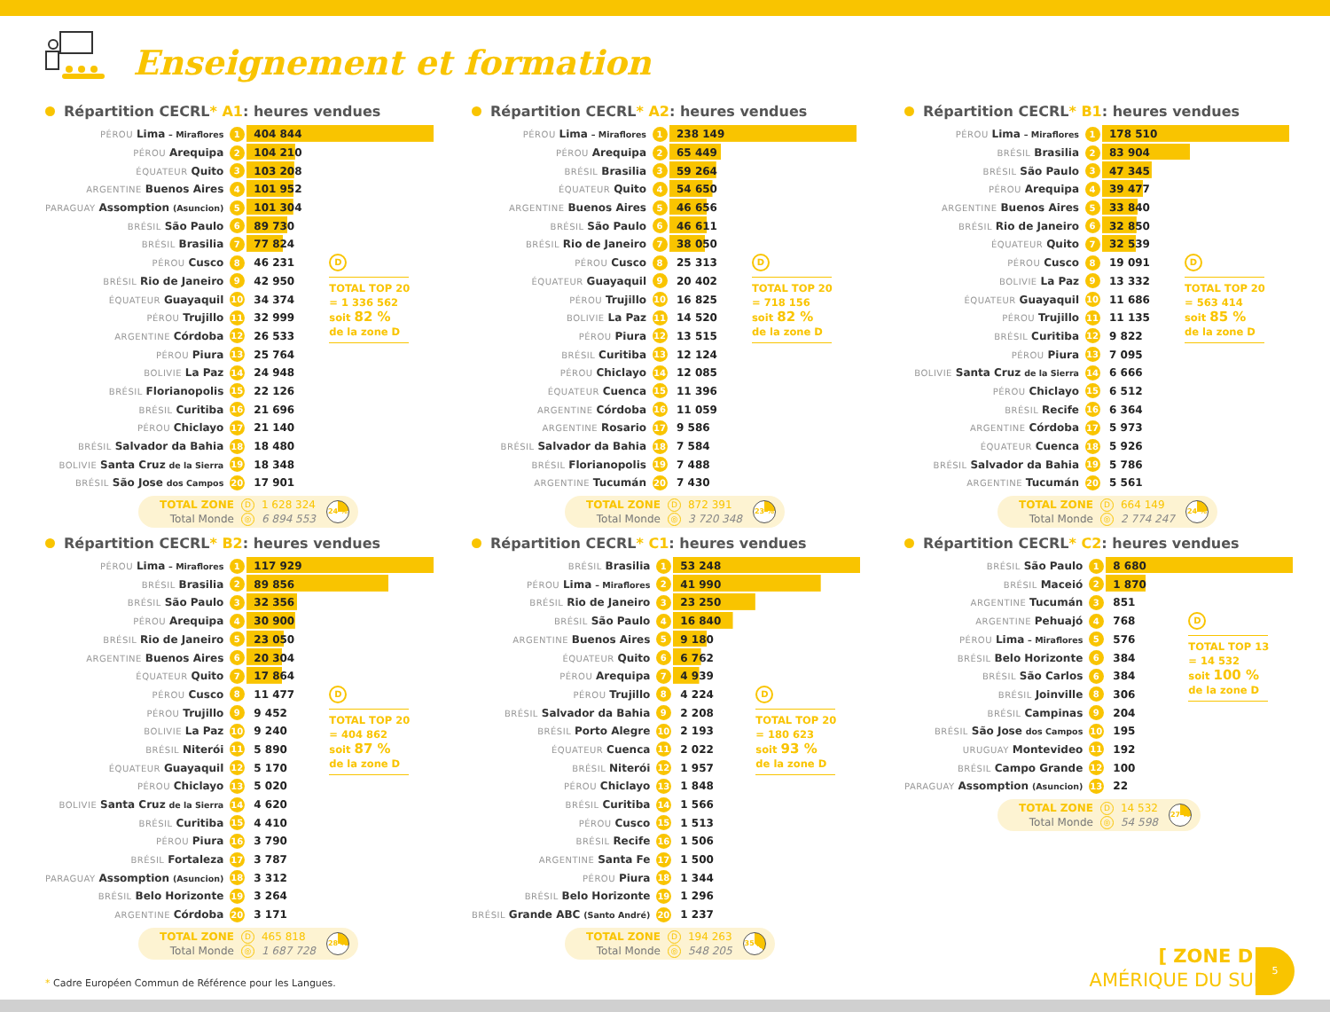Enseignement et formation
Répartition CECRL* A1: heures vendues
| PÉROU Lima – Miraflores | 1 | 404 844 | |
| PÉROU Arequipa | 2 | 104 210 | |
| ÉQUATEUR Quito | 3 | 103 208 | |
| ARGENTINE Buenos Aires | 4 | 101 952 | |
| PARAGUAY Assomption (Asuncion) | 5 | 101 304 | |
| BRÉSIL São Paulo | 6 | 89 730 | |
| BRÉSIL Brasilia | 7 | 77 824 | |
| PÉROU Cusco | 8 | 46 231 | D TOTAL TOP 20 = 1 336 562 soit 82 % de la zone D |
| BRÉSIL Rio de Janeiro | 9 | 42 950 | |
| ÉQUATEUR Guayaquil | 10 | 34 374 | |
| PÉROU Trujillo | 11 | 32 999 | |
| ARGENTINE Córdoba | 12 | 26 533 | |
| PÉROU Piura | 13 | 25 764 | |
| BOLIVIE La Paz | 14 | 24 948 | |
| BRÉSIL Florianopolis | 15 | 22 126 | |
| BRÉSIL Curitiba | 16 | 21 696 | |
| PÉROU Chiclayo | 17 | 21 140 | |
| BRÉSIL Salvador da Bahia | 18 | 18 480 | |
| BOLIVIE Santa Cruz de la Sierra | 19 | 18 348 | |
| BRÉSIL São Jose dos Campos | 20 | 17 901 | |
| TOTAL ZONE | D | 1 628 324 |
| Total Monde | ◎ | 6 894 553 |
24 %
Répartition CECRL* A2: heures vendues
| PÉROU Lima – Miraflores | 1 | 238 149 | |
| PÉROU Arequipa | 2 | 65 449 | |
| BRÉSIL Brasilia | 3 | 59 264 | |
| ÉQUATEUR Quito | 4 | 54 650 | |
| ARGENTINE Buenos Aires | 5 | 46 656 | |
| BRÉSIL São Paulo | 6 | 46 611 | |
| BRÉSIL Rio de Janeiro | 7 | 38 050 | |
| PÉROU Cusco | 8 | 25 313 | D TOTAL TOP 20 = 718 156 soit 82 % de la zone D |
| ÉQUATEUR Guayaquil | 9 | 20 402 | |
| PÉROU Trujillo | 10 | 16 825 | |
| BOLIVIE La Paz | 11 | 14 520 | |
| PÉROU Piura | 12 | 13 515 | |
| BRÉSIL Curitiba | 13 | 12 124 | |
| PÉROU Chiclayo | 14 | 12 085 | |
| ÉQUATEUR Cuenca | 15 | 11 396 | |
| ARGENTINE Córdoba | 16 | 11 059 | |
| ARGENTINE Rosario | 17 | 9 586 | |
| BRÉSIL Salvador da Bahia | 18 | 7 584 | |
| BRÉSIL Florianopolis | 19 | 7 488 | |
| ARGENTINE Tucumán | 20 | 7 430 | |
| TOTAL ZONE | D | 872 391 |
| Total Monde | ◎ | 3 720 348 |
23 %
Répartition CECRL* B1: heures vendues
| PÉROU Lima – Miraflores | 1 | 178 510 | |
| BRÉSIL Brasilia | 2 | 83 904 | |
| BRÉSIL São Paulo | 3 | 47 345 | |
| PÉROU Arequipa | 4 | 39 477 | |
| ARGENTINE Buenos Aires | 5 | 33 840 | |
| BRÉSIL Rio de Janeiro | 6 | 32 850 | |
| ÉQUATEUR Quito | 7 | 32 539 | |
| PÉROU Cusco | 8 | 19 091 | D TOTAL TOP 20 = 563 414 soit 85 % de la zone D |
| BOLIVIE La Paz | 9 | 13 332 | |
| ÉQUATEUR Guayaquil | 10 | 11 686 | |
| PÉROU Trujillo | 11 | 11 135 | |
| BRÉSIL Curitiba | 12 | 9 822 | |
| PÉROU Piura | 13 | 7 095 | |
| BOLIVIE Santa Cruz de la Sierra | 14 | 6 666 | |
| PÉROU Chiclayo | 15 | 6 512 | |
| BRÉSIL Recife | 16 | 6 364 | |
| ARGENTINE Córdoba | 17 | 5 973 | |
| ÉQUATEUR Cuenca | 18 | 5 926 | |
| BRÉSIL Salvador da Bahia | 19 | 5 786 | |
| ARGENTINE Tucumán | 20 | 5 561 | |
| TOTAL ZONE | D | 664 149 |
| Total Monde | ◎ | 2 774 247 |
24 %
Répartition CECRL* B2: heures vendues
| PÉROU Lima – Miraflores | 1 | 117 929 | |
| BRÉSIL Brasilia | 2 | 89 856 | |
| BRÉSIL São Paulo | 3 | 32 356 | |
| PÉROU Arequipa | 4 | 30 900 | |
| BRÉSIL Rio de Janeiro | 5 | 23 050 | |
| ARGENTINE Buenos Aires | 6 | 20 304 | |
| ÉQUATEUR Quito | 7 | 17 864 | |
| PÉROU Cusco | 8 | 11 477 | D TOTAL TOP 20 = 404 862 soit 87 % de la zone D |
| PÉROU Trujillo | 9 | 9 452 | |
| BOLIVIE La Paz | 10 | 9 240 | |
| BRÉSIL Niterói | 11 | 5 890 | |
| ÉQUATEUR Guayaquil | 12 | 5 170 | |
| PÉROU Chiclayo | 13 | 5 020 | |
| BOLIVIE Santa Cruz de la Sierra | 14 | 4 620 | |
| BRÉSIL Curitiba | 15 | 4 410 | |
| PÉROU Piura | 16 | 3 790 | |
| BRÉSIL Fortaleza | 17 | 3 787 | |
| PARAGUAY Assomption (Asuncion) | 18 | 3 312 | |
| BRÉSIL Belo Horizonte | 19 | 3 264 | |
| ARGENTINE Córdoba | 20 | 3 171 | |
| TOTAL ZONE | D | 465 818 |
| Total Monde | ◎ | 1 687 728 |
28 %
Répartition CECRL* C1: heures vendues
| BRÉSIL Brasilia | 1 | 53 248 | |
| PÉROU Lima – Miraflores | 2 | 41 990 | |
| BRÉSIL Rio de Janeiro | 3 | 23 250 | |
| BRÉSIL São Paulo | 4 | 16 840 | |
| ARGENTINE Buenos Aires | 5 | 9 180 | |
| ÉQUATEUR Quito | 6 | 6 762 | |
| PÉROU Arequipa | 7 | 4 939 | |
| PÉROU Trujillo | 8 | 4 224 | D TOTAL TOP 20 = 180 623 soit 93 % de la zone D |
| BRÉSIL Salvador da Bahia | 9 | 2 208 | |
| BRÉSIL Porto Alegre | 10 | 2 193 | |
| ÉQUATEUR Cuenca | 11 | 2 022 | |
| BRÉSIL Niterói | 12 | 1 957 | |
| PÉROU Chiclayo | 13 | 1 848 | |
| BRÉSIL Curitiba | 14 | 1 566 | |
| PÉROU Cusco | 15 | 1 513 | |
| BRÉSIL Recife | 16 | 1 506 | |
| ARGENTINE Santa Fe | 17 | 1 500 | |
| PÉROU Piura | 18 | 1 344 | |
| BRÉSIL Belo Horizonte | 19 | 1 296 | |
| BRÉSIL Grande ABC (Santo André) | 20 | 1 237 | |
| TOTAL ZONE | D | 194 263 |
| Total Monde | ◎ | 548 205 |
35 %
Répartition CECRL* C2: heures vendues
| BRÉSIL São Paulo | 1 | 8 680 | |
| BRÉSIL Maceió | 2 | 1 870 | |
| ARGENTINE Tucumán | 3 | 851 | |
| ARGENTINE Pehuajó | 4 | 768 | D TOTAL TOP 13 = 14 532 soit 100 % de la zone D |
| PÉROU Lima – Miraflores | 5 | 576 | |
| BRÉSIL Belo Horizonte | 6 | 384 | |
| BRÉSIL São Carlos | 6 | 384 | |
| BRÉSIL Joinville | 8 | 306 | |
| BRÉSIL Campinas | 9 | 204 | |
| BRÉSIL São Jose dos Campos | 10 | 195 | |
| URUGUAY Montevideo | 11 | 192 | |
| BRÉSIL Campo Grande | 12 | 100 | |
| PARAGUAY Assomption (Asuncion) | 13 | 22 | |
| TOTAL ZONE | D | 14 532 |
| Total Monde | ◎ | 54 598 |
27 %
* Cadre Européen Commun de Référence pour les Langues.
[ ZONE D ]
AMÉRIQUE DU SUD
5